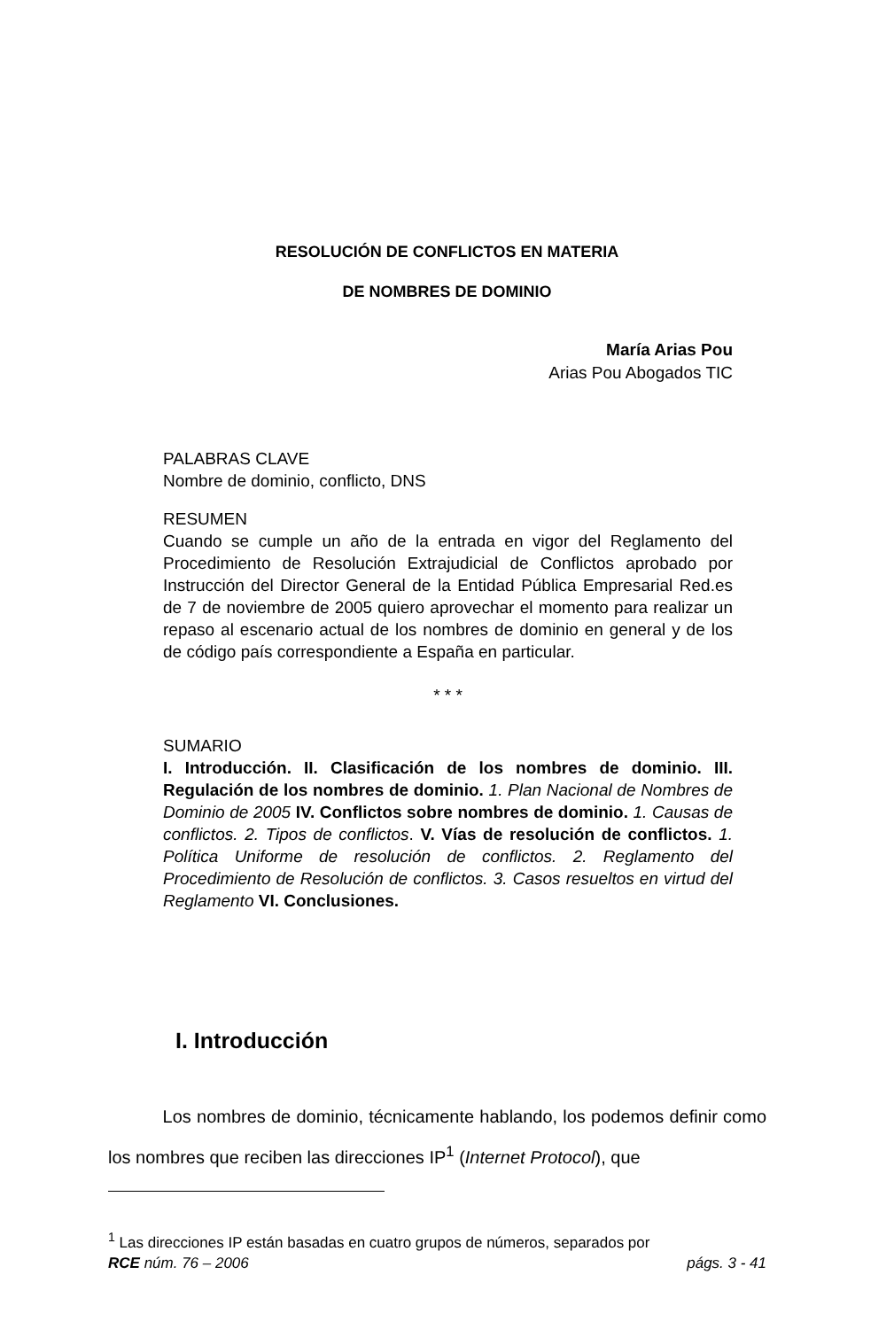RESOLUCIÓN DE CONFLICTOS EN MATERIA
DE NOMBRES DE DOMINIO
María Arias Pou
Arias Pou Abogados TIC
PALABRAS CLAVE
Nombre de dominio, conflicto, DNS
RESUMEN
Cuando se cumple un año de la entrada en vigor del Reglamento del Procedimiento de Resolución Extrajudicial de Conflictos aprobado por Instrucción del Director General de la Entidad Pública Empresarial Red.es de 7 de noviembre de 2005 quiero aprovechar el momento para realizar un repaso al escenario actual de los nombres de dominio en general y de los de código país correspondiente a España en particular.
* * *
SUMARIO
I. Introducción. II. Clasificación de los nombres de dominio. III. Regulación de los nombres de dominio. 1. Plan Nacional de Nombres de Dominio de 2005 IV. Conflictos sobre nombres de dominio. 1. Causas de conflictos. 2. Tipos de conflictos. V. Vías de resolución de conflictos. 1. Política Uniforme de resolución de conflictos. 2. Reglamento del Procedimiento de Resolución de conflictos. 3. Casos resueltos en virtud del Reglamento VI. Conclusiones.
I. Introducción
Los nombres de dominio, técnicamente hablando, los podemos definir como los nombres que reciben las direcciones IP<sup>1</sup> (Internet Protocol), que
<sup>1</sup> Las direcciones IP están basadas en cuatro grupos de números, separados por
RCE núm. 76 – 2006 págs. 3 - 41